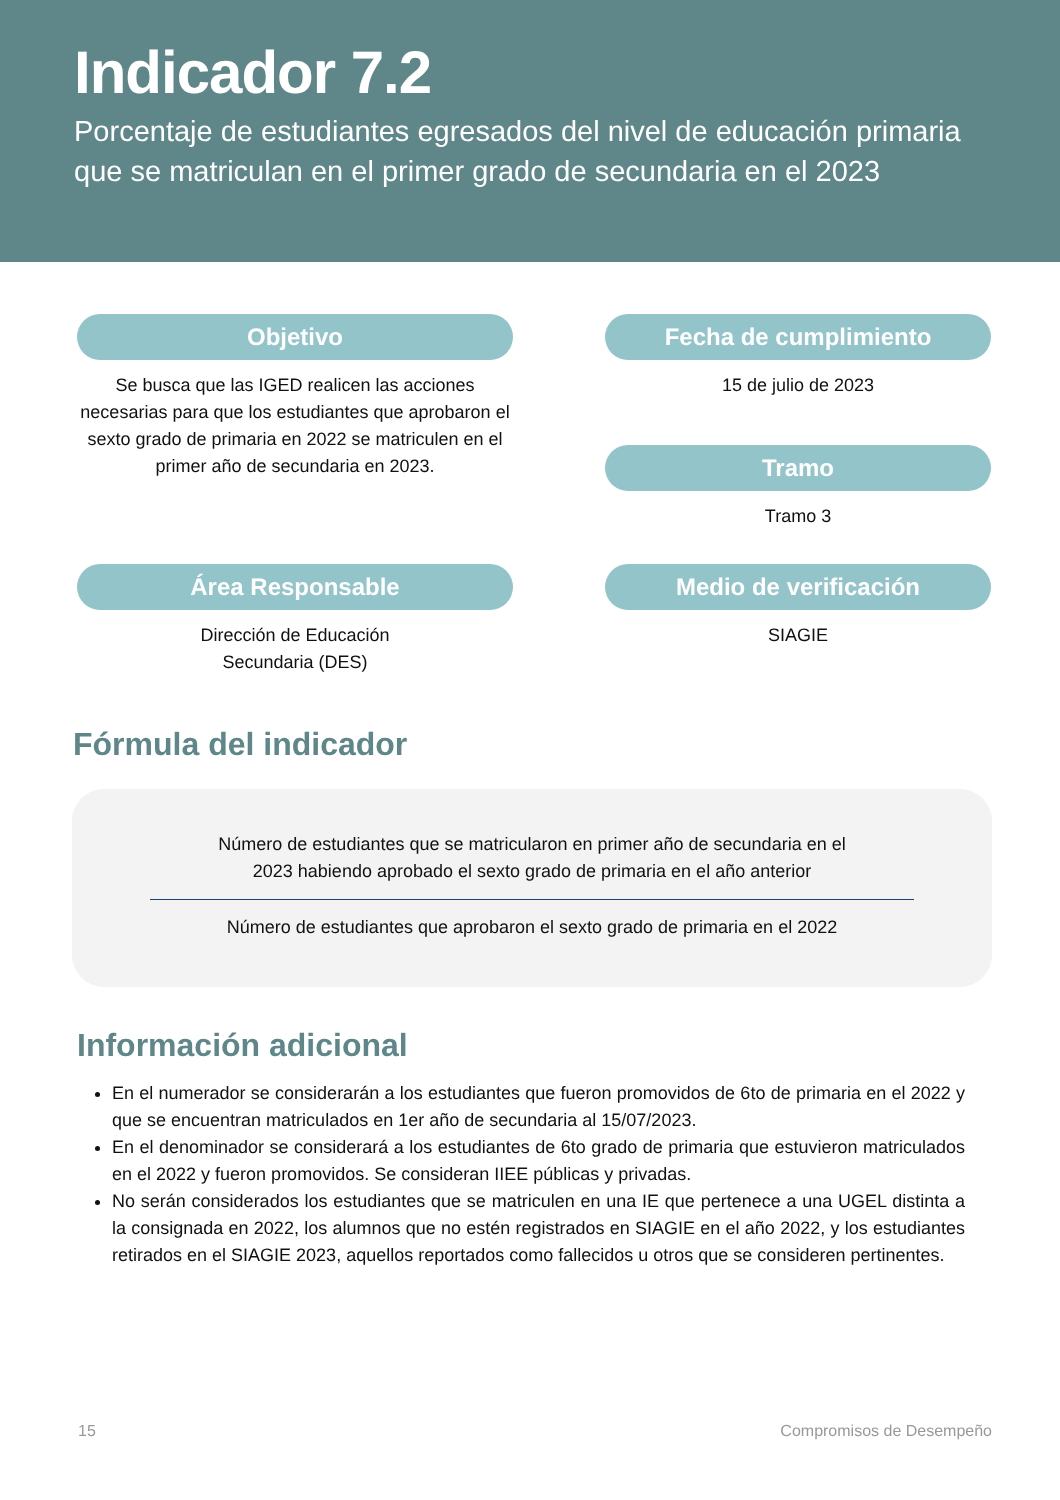Indicador 7.2
Porcentaje de estudiantes egresados del nivel de educación primaria que se matriculan en el primer grado de secundaria en el 2023
Objetivo
Se busca que las IGED realicen las acciones necesarias para que los estudiantes que aprobaron el sexto grado de primaria en 2022 se matriculen en el primer año de secundaria en 2023.
Fecha de cumplimiento
15 de julio de 2023
Tramo
Tramo 3
Área Responsable
Dirección de Educación
Secundaria (DES)
Medio de verificación
SIAGIE
Fórmula del indicador
Número de estudiantes que se matricularon en primer año de secundaria en el
2023 habiendo aprobado el sexto grado de primaria en el año anterior
Número de estudiantes que aprobaron el sexto grado de primaria en el 2022
Información adicional
En el numerador se considerarán a los estudiantes que fueron promovidos de 6to de primaria en el 2022 y que se encuentran matriculados en 1er año de secundaria al 15/07/2023.
En el denominador se considerará a los estudiantes de 6to grado de primaria que estuvieron matriculados en el 2022 y fueron promovidos. Se consideran IIEE públicas y privadas.
No serán considerados los estudiantes que se matriculen en una IE que pertenece a una UGEL distinta a la consignada en 2022, los alumnos que no estén registrados en SIAGIE en el año 2022, y los estudiantes retirados en el SIAGIE 2023, aquellos reportados como fallecidos u otros que se consideren pertinentes.
15 Compromisos de Desempeño